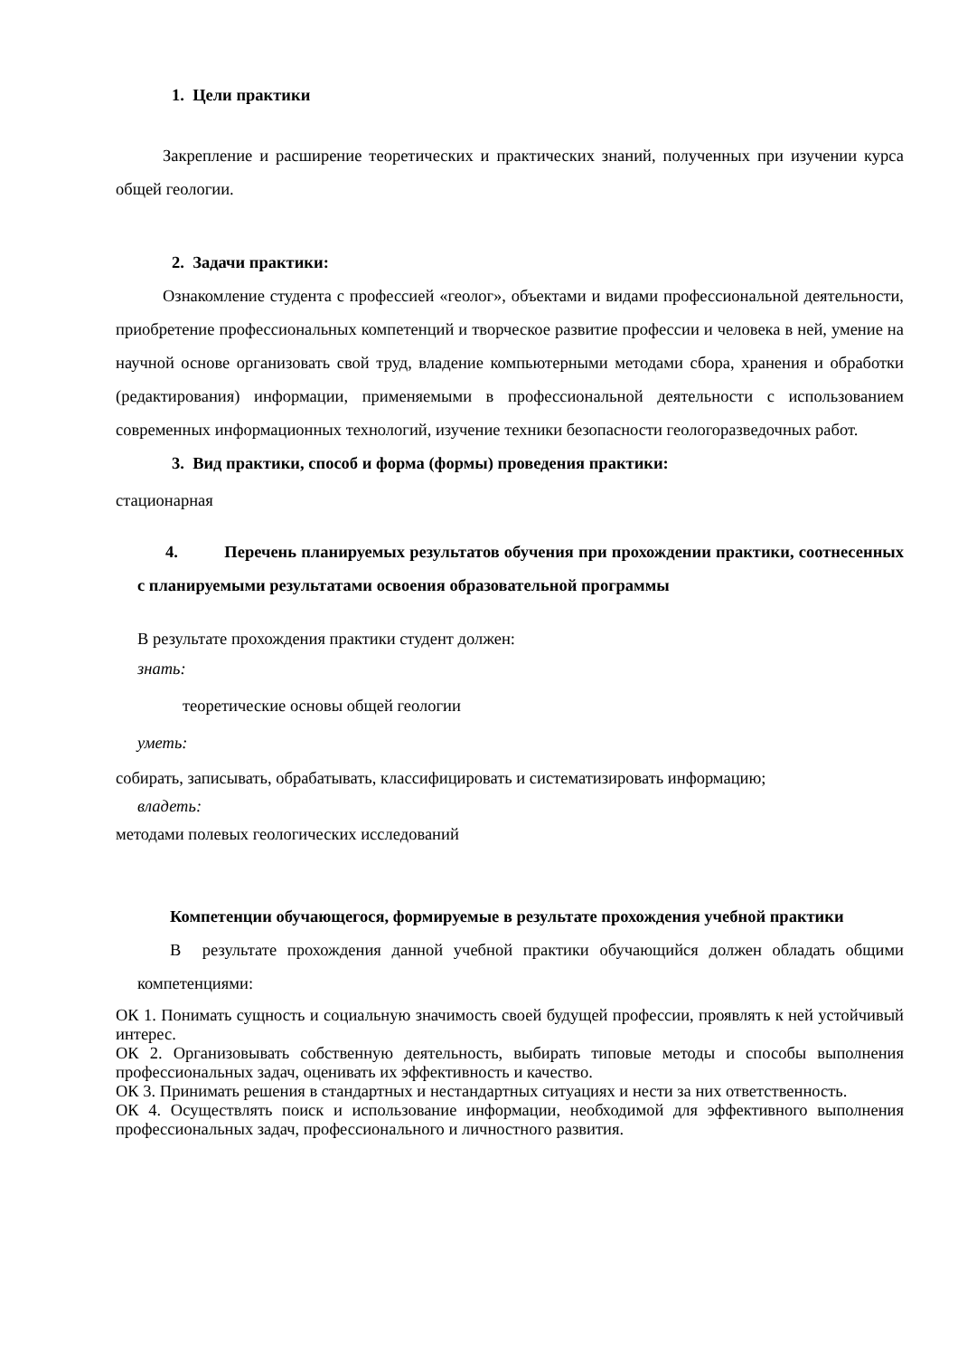1. Цели практики
Закрепление и расширение теоретических и практических знаний, полученных при изучении курса общей геологии.
2. Задачи практики:
Ознакомление студента с профессией «геолог», объектами и видами профессиональной деятельности, приобретение профессиональных компетенций и творческое развитие профессии и человека в ней, умение на научной основе организовать свой труд, владение компьютерными методами сбора, хранения и обработки (редактирования) информации, применяемыми в профессиональной деятельности с использованием современных информационных технологий, изучение техники безопасности геологоразведочных работ.
3. Вид практики, способ и форма (формы) проведения практики:
стационарная
4. Перечень планируемых результатов обучения при прохождении практики, соотнесенных с планируемыми результатами освоения образовательной программы
В результате прохождения практики студент должен:
знать:
теоретические основы общей геологии
уметь:
собирать, записывать, обрабатывать, классифицировать и систематизировать информацию;
владеть:
методами полевых геологических исследований
Компетенции обучающегося, формируемые в результате прохождения учебной практики
В результате прохождения данной учебной практики обучающийся должен обладать общими компетенциями:
ОК 1. Понимать сущность и социальную значимость своей будущей профессии, проявлять к ней устойчивый интерес.
ОК 2. Организовывать собственную деятельность, выбирать типовые методы и способы выполнения профессиональных задач, оценивать их эффективность и качество.
ОК 3. Принимать решения в стандартных и нестандартных ситуациях и нести за них ответственность.
ОК 4. Осуществлять поиск и использование информации, необходимой для эффективного выполнения профессиональных задач, профессионального и личностного развития.